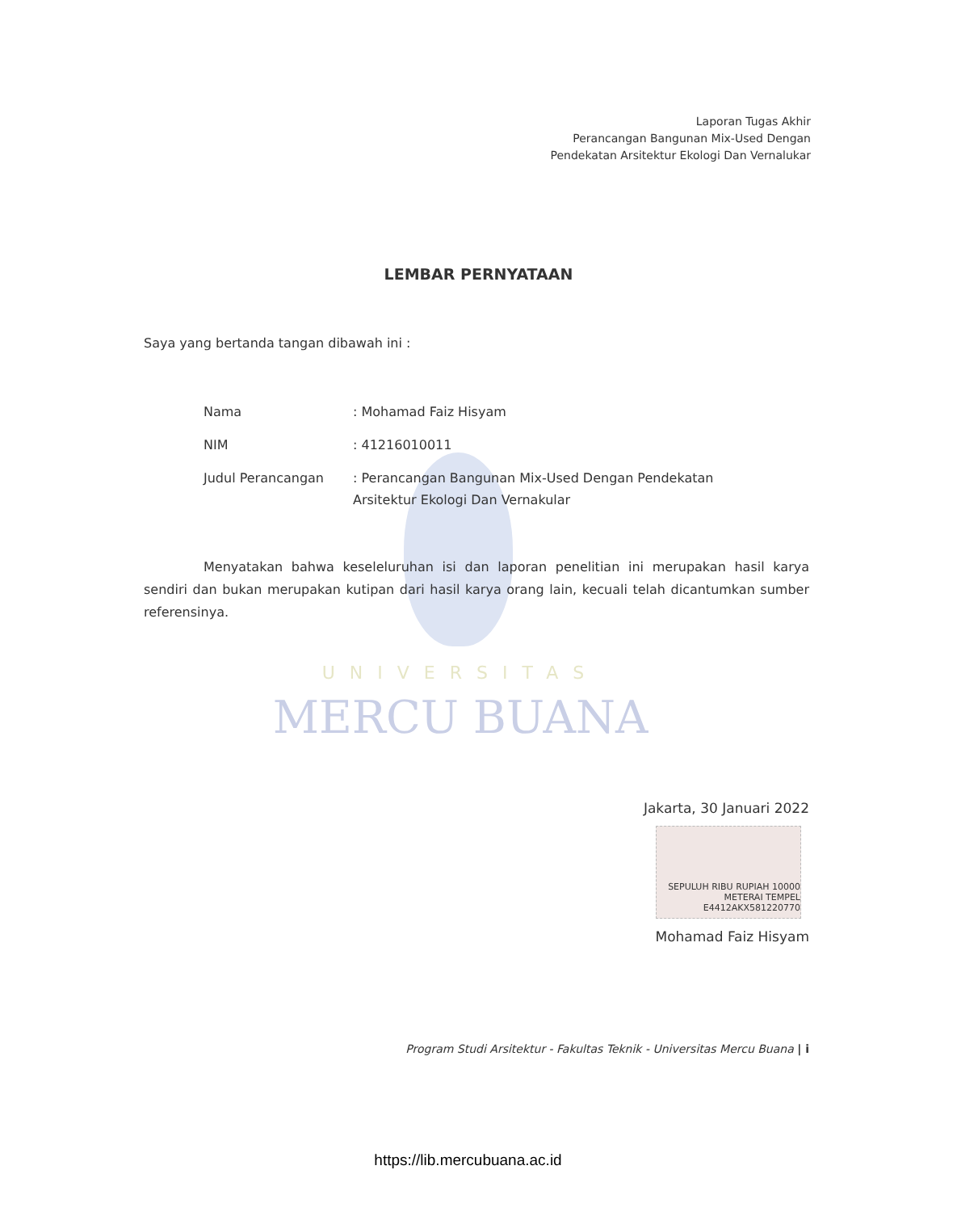Laporan Tugas Akhir
Perancangan Bangunan Mix-Used Dengan
Pendekatan Arsitektur Ekologi Dan Vernalukar
LEMBAR PERNYATAAN
Saya yang bertanda tangan dibawah ini :
Nama : Mohamad Faiz Hisyam
NIM : 41216010011
Judul Perancangan : Perancangan Bangunan Mix-Used Dengan Pendekatan Arsitektur Ekologi Dan Vernakular
Menyatakan bahwa keseleluruhan isi dan laporan penelitian ini merupakan hasil karya sendiri dan bukan merupakan kutipan dari hasil karya orang lain, kecuali telah dicantumkan sumber referensinya.
UNIVERSITAS
MERCU BUANA
Jakarta, 30 Januari 2022
SEPULUH RIBU RUPIAH 10000 METERAI TEMPEL E4412AKX581220770
Mohamad Faiz Hisyam
Program Studi Arsitektur - Fakultas Teknik - Universitas Mercu Buana | i
https://lib.mercubuana.ac.id